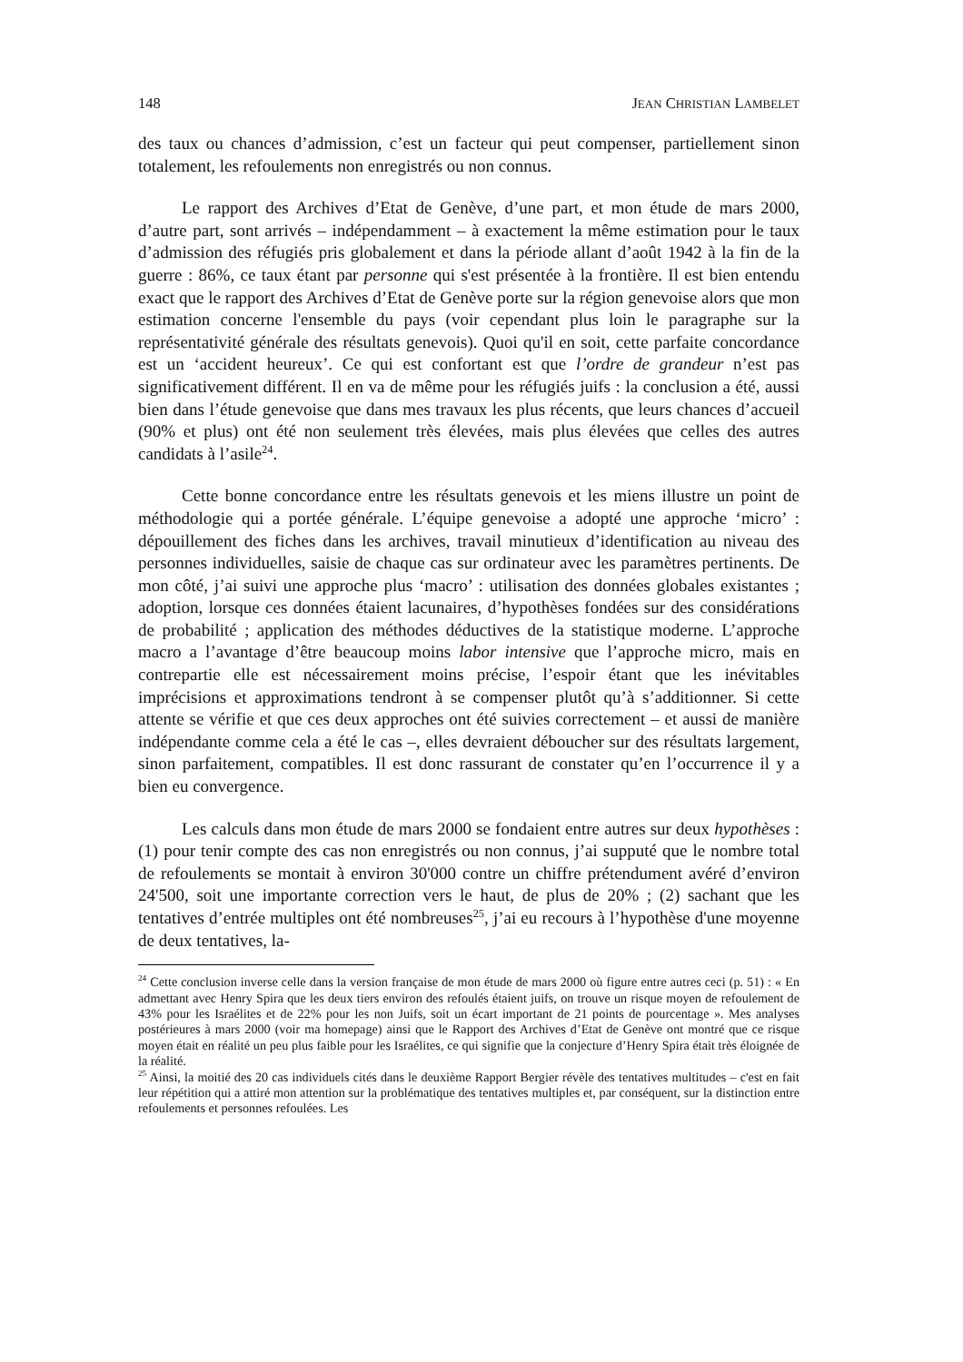148 JEAN CHRISTIAN LAMBELET
des taux ou chances d’admission, c’est un facteur qui peut compenser, partiellement sinon totalement, les refoulements non enregistrés ou non connus.
Le rapport des Archives d’Etat de Genève, d’une part, et mon étude de mars 2000, d’autre part, sont arrivés – indépendamment – à exactement la même estimation pour le taux d’admission des réfugiés pris globalement et dans la période allant d’août 1942 à la fin de la guerre : 86%, ce taux étant par personne qui s'est présentée à la frontière. Il est bien entendu exact que le rapport des Archives d’Etat de Genève porte sur la région genevoise alors que mon estimation concerne l'ensemble du pays (voir cependant plus loin le paragraphe sur la représentativité générale des résultats genevois). Quoi qu'il en soit, cette parfaite concordance est un ‘accident heureux’. Ce qui est confortant est que l’ordre de grandeur n’est pas significativement différent. Il en va de même pour les réfugiés juifs : la conclusion a été, aussi bien dans l’étude genevoise que dans mes travaux les plus récents, que leurs chances d’accueil (90% et plus) ont été non seulement très élevées, mais plus élevées que celles des autres candidats à l’asile<sup>24</sup>.
Cette bonne concordance entre les résultats genevois et les miens illustre un point de méthodologie qui a portée générale. L’équipe genevoise a adopté une approche ‘micro’ : dépouillement des fiches dans les archives, travail minutieux d’identification au niveau des personnes individuelles, saisie de chaque cas sur ordinateur avec les paramètres pertinents. De mon côté, j’ai suivi une approche plus ‘macro’ : utilisation des données globales existantes ; adoption, lorsque ces données étaient lacunaires, d’hypothèses fondées sur des considérations de probabilité ; application des méthodes déductives de la statistique moderne. L’approche macro a l’avantage d’être beaucoup moins labor intensive que l’approche micro, mais en contrepartie elle est nécessairement moins précise, l’espoir étant que les inévitables imprécisions et approximations tendront à se compenser plutôt qu’à s’additionner. Si cette attente se vérifie et que ces deux approches ont été suivies correctement – et aussi de manière indépendante comme cela a été le cas –, elles devraient déboucher sur des résultats largement, sinon parfaitement, compatibles. Il est donc rassurant de constater qu’en l’occurrence il y a bien eu convergence.
Les calculs dans mon étude de mars 2000 se fondaient entre autres sur deux hypothèses : (1) pour tenir compte des cas non enregistrés ou non connus, j’ai supputé que le nombre total de refoulements se montait à environ 30'000 contre un chiffre prétendument avéré d’environ 24'500, soit une importante correction vers le haut, de plus de 20% ; (2) sachant que les tentatives d’entrée multiples ont été nombreuses<sup>25</sup>, j’ai eu recours à l’hypothèse d'une moyenne de deux tentatives, la-
<sup>24</sup> Cette conclusion inverse celle dans la version française de mon étude de mars 2000 où figure entre autres ceci (p. 51) : « En admettant avec Henry Spira que les deux tiers environ des refoulés étaient juifs, on trouve un risque moyen de refoulement de 43% pour les Israélites et de 22% pour les non Juifs, soit un écart important de 21 points de pourcentage ». Mes analyses postérieures à mars 2000 (voir ma homepage) ainsi que le Rapport des Archives d’Etat de Genève ont montré que ce risque moyen était en réalité un peu plus faible pour les Israélites, ce qui signifie que la conjecture d’Henry Spira était très éloignée de la réalité.
<sup>25</sup> Ainsi, la moitié des 20 cas individuels cités dans le deuxième Rapport Bergier révèle des tentatives multitudes – c'est en fait leur répétition qui a attiré mon attention sur la problématique des tentatives multiples et, par conséquent, sur la distinction entre refoulements et personnes refoulées. Les